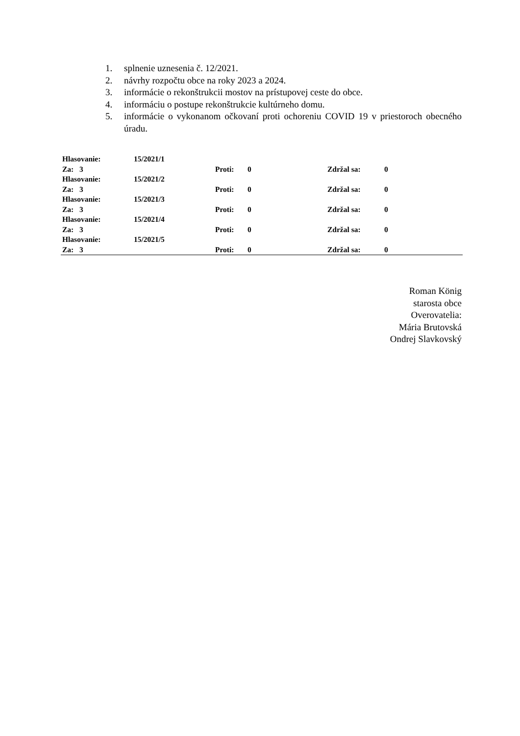1. splnenie uznesenia č. 12/2021.
2. návrhy rozpočtu obce na roky 2023 a 2024.
3. informácie o rekonštrukcii mostov na prístupovej ceste do obce.
4. informáciu o postupe rekonštrukcie kultúrneho domu.
5. informácie o vykonanom očkovaní proti ochoreniu COVID 19 v priestoroch obecného úradu.
| Hlasovanie: | 15/2021/1 | | | | |
| Za: 3 | | Proti: | 0 | Zdržal sa: | 0 |
| Hlasovanie: | 15/2021/2 | | | | |
| Za: 3 | | Proti: | 0 | Zdržal sa: | 0 |
| Hlasovanie: | 15/2021/3 | | | | |
| Za: 3 | | Proti: | 0 | Zdržal sa: | 0 |
| Hlasovanie: | 15/2021/4 | | | | |
| Za: 3 | | Proti: | 0 | Zdržal sa: | 0 |
| Hlasovanie: | 15/2021/5 | | | | |
| Za: 3 | | Proti: | 0 | Zdržal sa: | 0 |
Roman König
starosta obce
Overovatelia:
Mária Brutovská
Ondrej Slavkovský